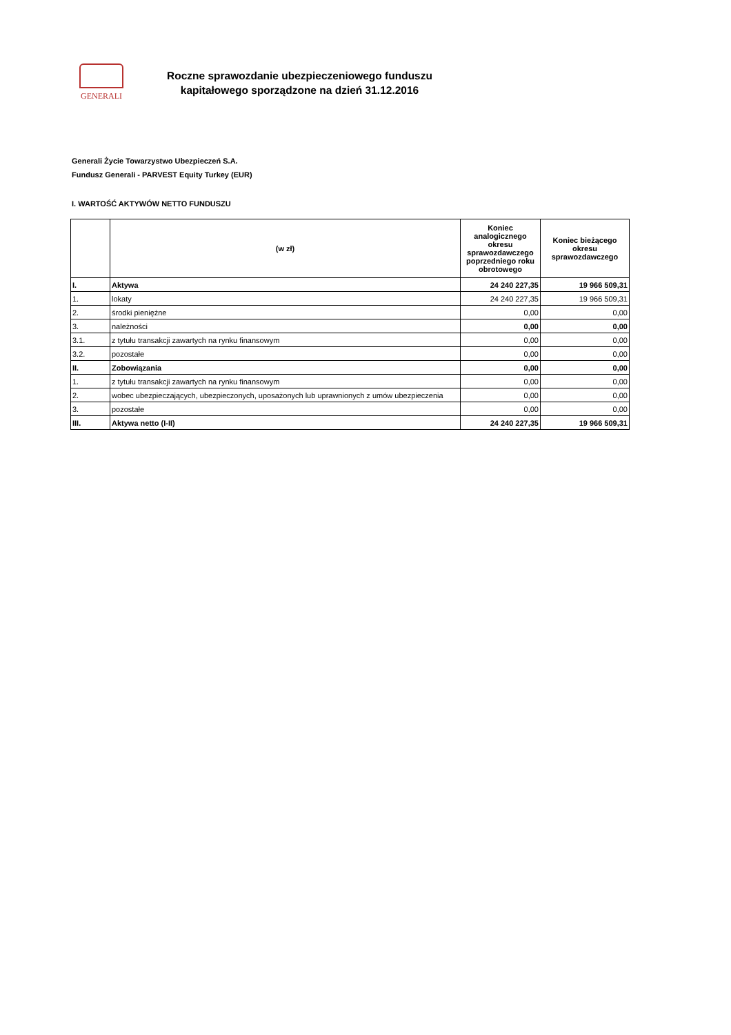GENERALI
Roczne sprawozdanie ubezpieczeniowego funduszu
kapitałowego sporządzone na dzień 31.12.2016
Generali Życie Towarzystwo Ubezpieczeń S.A.
Fundusz Generali - PARVEST Equity Turkey (EUR)
I. WARTOŚĆ AKTYWÓW NETTO FUNDUSZU
| | (w zł) | Koniec analogicznego okresu sprawozdawczego poprzedniego roku obrotowego | Koniec bieżącego okresu sprawozdawczego |
| --- | --- | --- | --- |
| I. | Aktywa | 24 240 227,35 | 19 966 509,31 |
| 1. | lokaty | 24 240 227,35 | 19 966 509,31 |
| 2. | środki pieniężne | 0,00 | 0,00 |
| 3. | należności | 0,00 | 0,00 |
| 3.1. | z tytułu transakcji zawartych na rynku finansowym | 0,00 | 0,00 |
| 3.2. | pozostałe | 0,00 | 0,00 |
| II. | Zobowiązania | 0,00 | 0,00 |
| 1. | z tytułu transakcji zawartych na rynku finansowym | 0,00 | 0,00 |
| 2. | wobec ubezpieczających, ubezpieczonych, uposażonych lub uprawnionych z umów ubezpieczenia | 0,00 | 0,00 |
| 3. | pozostałe | 0,00 | 0,00 |
| III. | Aktywa netto (I-II) | 24 240 227,35 | 19 966 509,31 |